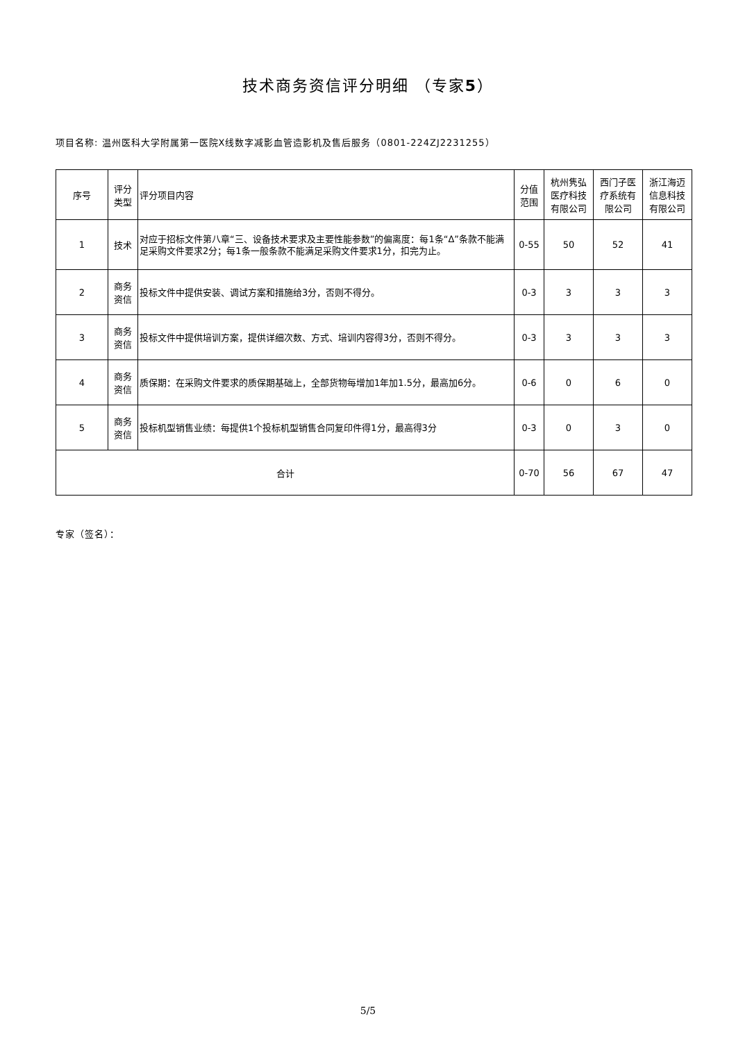技术商务资信评分明细 （专家5）
项目名称: 温州医科大学附属第一医院X线数字减影血管造影机及售后服务（0801-224ZJ2231255）
| 序号 | 评分 类型 | 评分项目内容 | 分值 范围 | 杭州隽弘 医疗科技 有限公司 | 西门子医 疗系统有 限公司 | 浙江海迈 信息科技 有限公司 |
| --- | --- | --- | --- | --- | --- | --- |
| 1 | 技术 | 对应于招标文件第八章“三、设备技术要求及主要性能参数”的偏离度：每1条“Δ”条款不能满足采购文件要求2分；每1条一般条款不能满足采购文件要求1分，扣完为止。 | 0-55 | 50 | 52 | 41 |
| 2 | 商务 资信 | 投标文件中提供安装、调试方案和措施给3分，否则不得分。 | 0-3 | 3 | 3 | 3 |
| 3 | 商务 资信 | 投标文件中提供培训方案，提供详细次数、方式、培训内容得3分，否则不得分。 | 0-3 | 3 | 3 | 3 |
| 4 | 商务 资信 | 质保期：在采购文件要求的质保期基础上，全部货物每增加1年加1.5分，最高加6分。 | 0-6 | 0 | 6 | 0 |
| 5 | 商务 资信 | 投标机型销售业绩：每提供1个投标机型销售合同复印件得1分，最高得3分 | 0-3 | 0 | 3 | 0 |
| 合计 | | | 0-70 | 56 | 67 | 47 |
专家（签名）：
5/5